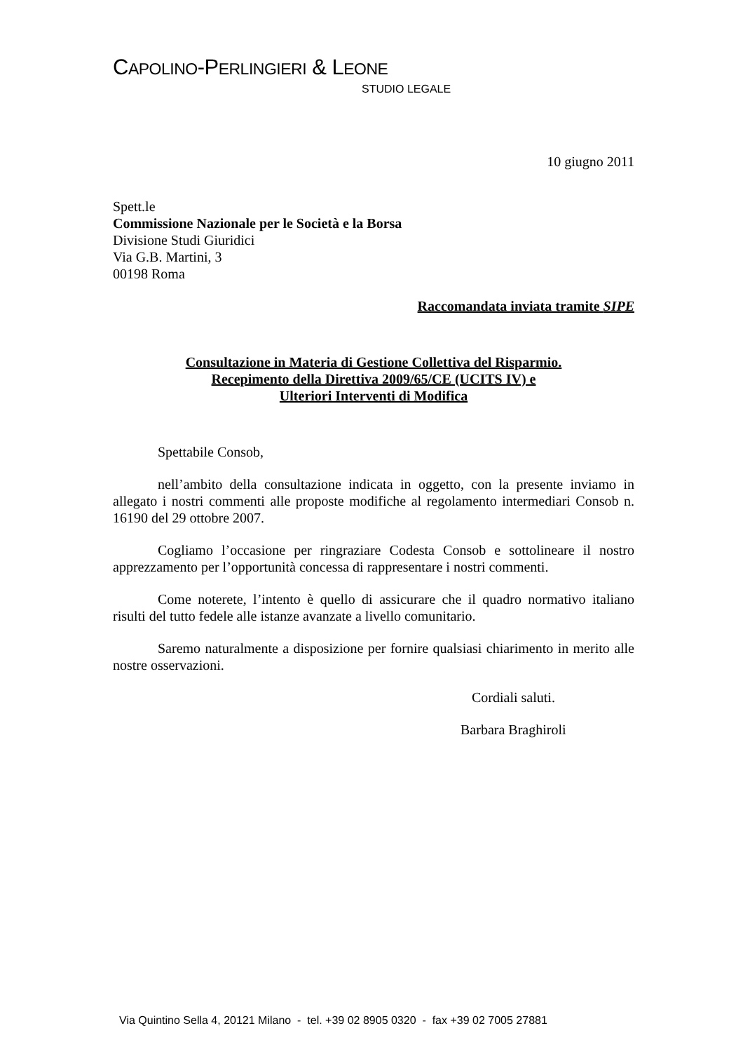CAPOLINO-PERLINGIERI & LEONE
STUDIO LEGALE
10 giugno 2011
Spett.le
Commissione Nazionale per le Società e la Borsa
Divisione Studi Giuridici
Via G.B. Martini, 3
00198 Roma
Raccomandata inviata tramite SIPE
Consultazione in Materia di Gestione Collettiva del Risparmio.
Recepimento della Direttiva 2009/65/CE (UCITS IV) e
Ulteriori Interventi di Modifica
Spettabile Consob,
nell’ambito della consultazione indicata in oggetto, con la presente inviamo in allegato i nostri commenti alle proposte modifiche al regolamento intermediari Consob n. 16190 del 29 ottobre 2007.
Cogliamo l’occasione per ringraziare Codesta Consob e sottolineare il nostro apprezzamento per l’opportunità concessa di rappresentare i nostri commenti.
Come noterete, l’intento è quello di assicurare che il quadro normativo italiano risulti del tutto fedele alle istanze avanzate a livello comunitario.
Saremo naturalmente a disposizione per fornire qualsiasi chiarimento in merito alle nostre osservazioni.
Cordiali saluti.
Barbara Braghiroli
Via Quintino Sella 4, 20121 Milano - tel. +39 02 8905 0320 - fax +39 02 7005 27881